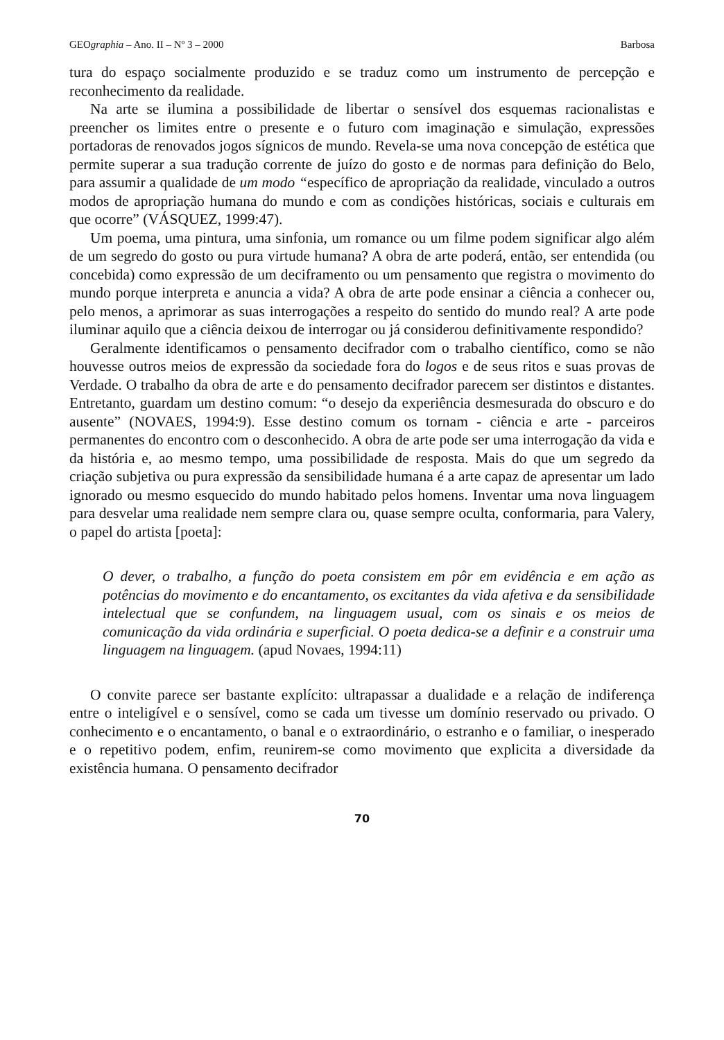GEOgraphia – Ano. II – Nº 3 – 2000 Barbosa
tura do espaço socialmente produzido e se traduz como um instrumento de percepção e reconhecimento da realidade.
Na arte se ilumina a possibilidade de libertar o sensível dos esquemas racionalistas e preencher os limites entre o presente e o futuro com imaginação e simulação, expressões portadoras de renovados jogos sígnicos de mundo. Revela-se uma nova concepção de estética que permite superar a sua tradução corrente de juízo do gosto e de normas para definição do Belo, para assumir a qualidade de um modo “específico de apropriação da realidade, vinculado a outros modos de apropriação humana do mundo e com as condições históricas, sociais e culturais em que ocorre” (VÁSQUEZ, 1999:47).
Um poema, uma pintura, uma sinfonia, um romance ou um filme podem significar algo além de um segredo do gosto ou pura virtude humana? A obra de arte poderá, então, ser entendida (ou concebida) como expressão de um deciframento ou um pensamento que registra o movimento do mundo porque interpreta e anuncia a vida? A obra de arte pode ensinar a ciência a conhecer ou, pelo menos, a aprimorar as suas interrogações a respeito do sentido do mundo real? A arte pode iluminar aquilo que a ciência deixou de interrogar ou já considerou definitivamente respondido?
Geralmente identificamos o pensamento decifrador com o trabalho científico, como se não houvesse outros meios de expressão da sociedade fora do logos e de seus ritos e suas provas de Verdade. O trabalho da obra de arte e do pensamento decifrador parecem ser distintos e distantes. Entretanto, guardam um destino comum: “o desejo da experiência desmesurada do obscuro e do ausente” (NOVAES, 1994:9). Esse destino comum os tornam - ciência e arte - parceiros permanentes do encontro com o desconhecido. A obra de arte pode ser uma interrogação da vida e da história e, ao mesmo tempo, uma possibilidade de resposta. Mais do que um segredo da criação subjetiva ou pura expressão da sensibilidade humana é a arte capaz de apresentar um lado ignorado ou mesmo esquecido do mundo habitado pelos homens. Inventar uma nova linguagem para desvelar uma realidade nem sempre clara ou, quase sempre oculta, conformaria, para Valery, o papel do artista [poeta]:
O dever, o trabalho, a função do poeta consistem em pôr em evidência e em ação as potências do movimento e do encantamento, os excitantes da vida afetiva e da sensibilidade intelectual que se confundem, na linguagem usual, com os sinais e os meios de comunicação da vida ordinária e superficial. O poeta dedica-se a definir e a construir uma linguagem na linguagem. (apud Novaes, 1994:11)
O convite parece ser bastante explícito: ultrapassar a dualidade e a relação de indiferença entre o inteligível e o sensível, como se cada um tivesse um domínio reservado ou privado. O conhecimento e o encantamento, o banal e o extraordinário, o estranho e o familiar, o inesperado e o repetitivo podem, enfim, reunirem-se como movimento que explicita a diversidade da existência humana. O pensamento decifrador
70